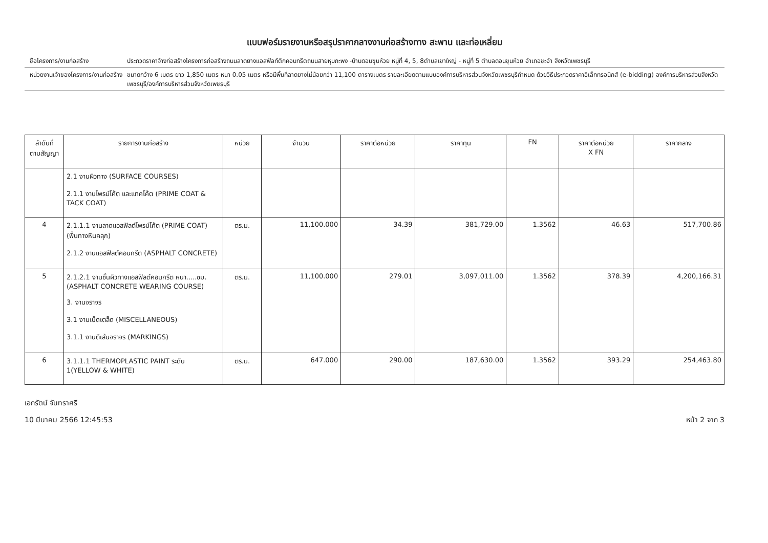แบบฟอร์มรายงานหรือสรุปราคากลางงานก่อสร้างทาง สะพาน และท่อเหลี่ยม
ชื่อโครงการ/งานก่อสร้าง ประกวดราคาจ้างก่อสร้างโครงการก่อสร้างถนนลาดยางแอสฟัลท์ติกคอนกรีตถนนสายหุบกะพง -บ้านดอนขุนห้วย หมู่ที่ 4, 5, 8ตำบลเขาใหญ่ - หมู่ที่ 5 ตำบลดอนขุนห้วย อำเภอชะอำ จังหวัดเพชรบุรี
หน่วยงานเจ้าของโครงการ/งานก่อสร้าง
ขนาดกว้าง 6 เมตร ยาว 1,850 เมตร หนา 0.05 เมตร หรือมีพื้นที่ลาดยางไม่น้อยกว่า 11,100 ตารางเมตร รายละเอียดตามแบบองค์การบริหารส่วนจังหวัดเพชรบุรีกำหนด ด้วยวิธีประกวดราคาอิเล็กทรอนิกส์ (e-bidding) องค์การบริหารส่วนจังหวัดเพชรบุรี/องค์การบริหารส่วนจังหวัดเพชรบุรี
| ลำดับที่ ตามสัญญา | รายการงานก่อสร้าง | หน่วย | จำนวน | ราคาต่อหน่วย | ราคาทุน | FN | ราคาต่อหน่วย X FN | ราคากลาง |
| --- | --- | --- | --- | --- | --- | --- | --- | --- |
| | 2.1 งานผิวทาง (SURFACE COURSES) 2.1.1 งานไพรม์โค้ต และแทคโค้ต (PRIME COAT & TACK COAT) | | | | | | | |
| 4 | 2.1.1.1 งานลาดแอสฟัลต์ไพรม์โค้ต (PRIME COAT) (พื้นทางหินคลุก) 2.1.2 งานแอสฟัลต์คอนกรีต (ASPHALT CONCRETE) | ตร.ม. | 11,100.000 | 34.39 | 381,729.00 | 1.3562 | 46.63 | 517,700.86 |
| 5 | 2.1.2.1 งานชั้นผิวทางแอสฟัลต์คอนกรีต หนา.....ซม. (ASPHALT CONCRETE WEARING COURSE) 3. งานจราจร 3.1 งานเบ็ดเตล็ด (MISCELLANEOUS) 3.1.1 งานตีเส้นจราจร (MARKINGS) | ตร.ม. | 11,100.000 | 279.01 | 3,097,011.00 | 1.3562 | 378.39 | 4,200,166.31 |
| 6 | 3.1.1.1 THERMOPLASTIC PAINT ระดับ 1(YELLOW & WHITE) | ตร.ม. | 647.000 | 290.00 | 187,630.00 | 1.3562 | 393.29 | 254,463.80 |
เอกรัตน์ จันทราศรี
10 มีนาคม 2566 12:45:53 หน้า 2 จาก 3